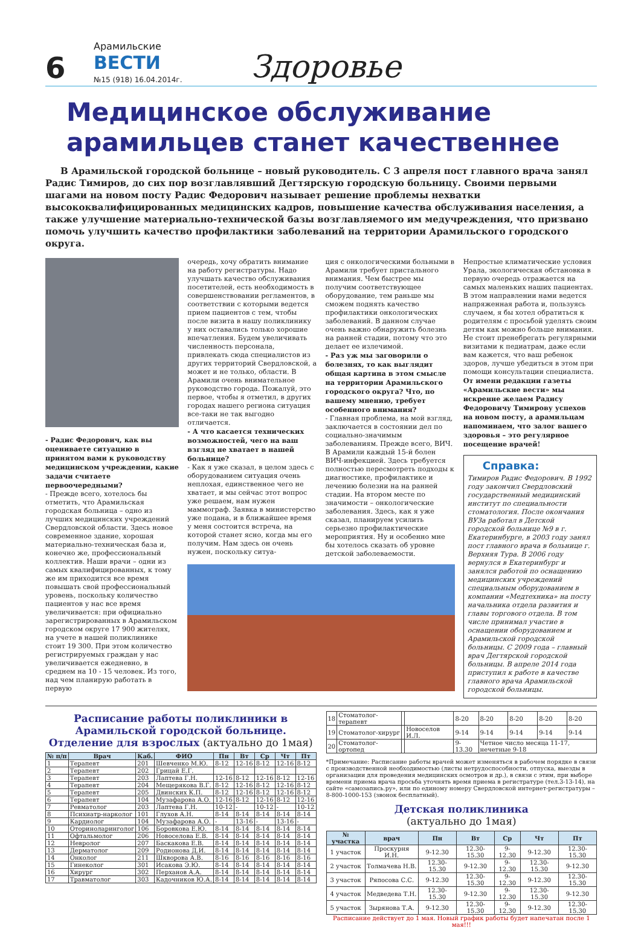6
Арамильские
ВЕСТИ
№15 (918) 16.04.2014г.
Здоровье
Медицинское обслуживание арамильцев станет качественнее
В Арамильской городской больнице – новый руководитель. С 3 апреля пост главного врача занял Радис Тимиров, до сих пор возглавлявший Дегтярскую городскую больницу. Своими первыми шагами на новом посту Радис Федорович называет решение проблемы нехватки высококвалифицированных медицинских кадров, повышение качества обслуживания населения, а также улучшение материально-технической базы возглавляемого им медучреждения, что призвано помочь улучшить качество профилактики заболеваний на территории Арамильского городского округа.
- Радис Федорович, как вы оцениваете ситуацию в принятом вами к руководству медицинском учреждении, какие задачи считаете первоочередными?
- Прежде всего, хотелось бы отметить, что Арамильская городская больница – одно из лучших медицинских учреждений Свердловской области. Здесь новое современное здание, хорошая материально-техническая база и, конечно же, профессиональный коллектив. Наши врачи – одни из самых квалифицированных, к тому же им приходится все время повышать свой профессиональный уровень, поскольку количество пациентов у нас все время увеличивается: при официально зарегистрированных в Арамильском городском округе 17 900 жителях, на учете в нашей поликлинике стоит 19 300. При этом количество регистрируемых граждан у нас увеличивается ежедневно, в среднем на 10 - 15 человек. Из того, над чем планирую работать в первую
очередь, хочу обратить внимание на работу регистратуры. Надо улучшать качество обслуживания посетителей, есть необходимость в совершенствовании регламентов, в соответствии с которыми ведется прием пациентов с тем, чтобы после визита в нашу поликлинику у них оставались только хорошие впечатления. Будем увеличивать численность персонала, привлекать сюда специалистов из других территорий Свердловской, а может и не только, области. В Арамили очень внимательное руководство города. Пожалуй, это первое, чтобы я отметил, в других городах нашего региона ситуация все-таки не так выгодно отличается.
- А что касается технических возможностей, чего на ваш взгляд не хватает в нашей больнице?
- Как я уже сказал, в целом здесь с оборудованием ситуация очень неплохая, единственное чего не хватает, и мы сейчас этот вопрос уже решаем, нам нужен маммограф. Заявка в министерство уже подана, и в ближайшее время у меня состоится встреча, на которой станет ясно, когда мы его получим. Нам здесь он очень нужен, поскольку ситуа-
ция с онкологическими больными в Арамили требует пристального внимания. Чем быстрее мы получим соответствующее оборудование, тем раньше мы сможем поднять качество профилактики онкологических заболеваний. В данном случае очень важно обнаружить болезнь на ранней стадии, потому что это делает ее излечимой.
- Раз уж мы заговорили о болезнях, то как выглядит общая картина в этом смысле на территории Арамильского городского округа? Что, по вашему мнению, требует особенного внимания?
- Главная проблема, на мой взгляд, заключается в состоянии дел по социально-значимым заболеваниям. Прежде всего, ВИЧ. В Арамили каждый 15-й болен ВИЧ-инфекцией. Здесь требуется полностью пересмотреть подходы к диагностике, профилактике и лечению болезни на на ранней стадии. На втором месте по значимости – онкологические заболевания. Здесь, как я уже сказал, планируем усилить серьезно профилактические мероприятия. Ну и особенно мне бы хотелось сказать об уровне детской заболеваемости.
Непростые климатические условия Урала, экологическая обстановка в первую очередь отражается на самых маленьких наших пациентах. В этом направлении нами ведется напряженная работа и, пользуясь случаем, я бы хотел обратиться к родителям с просьбой уделять своим детям как можно больше внимания. Не стоит пренебрегать регулярными визитами к педиатрам, даже если вам кажется, что ваш ребенок здоров, лучше убедиться в этом при помощи консультации специалиста.
От имени редакции газеты «Арамильские вести» мы искренне желаем Радису Федоровичу Тимирову успехов на новом посту, а арамильцам напоминаем, что залог вашего здоровья – это регулярное посещение врачей!
Справка:
Тимиров Радис Федорович. В 1992 году закончил Свердловский государственный медицинский институт по специальности стоматология. После окончания ВУЗа работал в Детской городской больнице №9 в г. Екатеринбурге, в 2003 году занял пост главного врача в больнице г. Верхняя Тура. В 2006 году вернулся в Екатеринбург и занялся работой по оснащению медицинских учреждений специальным оборудованием в компании «Медтехника» на посту начальника отдела развития и главы торгового отдела. В том числе принимал участие в оснащении оборудованием и Арамильской городской больницы. С 2009 года – главный врач Дегтярской городской больницы. В апреле 2014 года приступил к работе в качестве главного врача Арамильской городской больницы.
Расписание работы поликлиники в Арамильской городской больнице. Отделение для взрослых (актуально до 1мая)
| № п/п | Врач | Каб. | ФИО | Пн | Вт | Ср | Чт | Пт |
| --- | --- | --- | --- | --- | --- | --- | --- | --- |
| 1 | Терапевт | 201 | Шевченко М.Ю. | 8-12 | 12-16 | 8-12 | 12-16 | 8-12 |
| 2 | Терапевт | 202 | Грицай Е.Г. | | | | | |
| 3 | Терапевт | 203 | Лаптева Г.Н. | 12-16 | 8-12 | 12-16 | 8-12 | 12-16 |
| 4 | Терапевт | 204 | Мещерякова В.Г. | 8-12 | 12-16 | 8-12 | 12-16 | 8-12 |
| 5 | Терапевт | 205 | Двинских К.П. | 8-12 | 12-16 | 8-12 | 12-16 | 8-12 |
| 6 | Терапевт | 104 | Музафарова А.О. | 12-16 | 8-12 | 12-16 | 8-12 | 12-16 |
| 7 | Ревматолог | 203 | Лаптева Г.Н. | 10-12 | - | 10-12 | - | 10-12 |
| 8 | Психиатр-нарколог | 101 | Глухов А.Н. | 8-14 | 8-14 | 8-14 | 8-14 | 8-14 |
| 9 | Кардиолог | 104 | Музафарова А.О. | - | 13-16 | - | 13-16 | - |
| 10 | Оториноларинголог | 106 | Боровкова Е.Ю. | 8-14 | 8-14 | 8-14 | 8-14 | 8-14 |
| 11 | Офтальмолог | 206 | Новоселова Е.В. | 8-14 | 8-14 | 8-14 | 8-14 | 8-14 |
| 12 | Невролог | 207 | Баскакова Е.В. | 8-14 | 8-14 | 8-14 | 8-14 | 8-14 |
| 13 | Дерматолог | 209 | Родионова Д.И. | 8-14 | 8-14 | 8-14 | 8-14 | 8-14 |
| 14 | Онколог | 211 | Шкворова А.В. | 8-16 | 8-16 | 8-16 | 8-16 | 8-16 |
| 15 | Гинеколог | 301 | Исакова Э.Ю. | 8-14 | 8-14 | 8-14 | 8-14 | 8-14 |
| 16 | Хирург | 302 | Перханов А.А. | 8-14 | 8-14 | 8-14 | 8-14 | 8-14 |
| 17 | Травматолог | 303 | Кадочников Ю.А. | 8-14 | 8-14 | 8-14 | 8-14 | 8-14 |
| 18 | Стоматолог-терапевт | | | 8-20 | 8-20 | 8-20 | 8-20 | 8-20 |
| 19 | Стоматолог-хирург | | Новоселов И.Л. | 9-14 | 9-14 | 9-14 | 9-14 | 9-14 |
| 20 | Стоматолог-ортопед | | | 9-13.30 | Четное число месяца 11-17, нечетные 9-18 | | | |
*Примечание: Расписание работы врачей может изменяться в рабочем порядке в связи с производственной необходимостью (листы нетрудоспособности, отпуска, выезды в организации для проведения медицинских осмотров и др.), в связи с этим, при выборе времени приема врача просьба уточнять время приема в регистратуре (тел.3-13-14), на сайте «самозапись.ру», или по единому номеру Свердловской интернет-регистратуры – 8-800-1000-153 (звонок бесплатный).
Детская поликлиника
(актуально до 1мая)
| № участка | врач | Пн | Вт | Ср | Чт | Пт |
| --- | --- | --- | --- | --- | --- | --- |
| 1 участок | Проскурня И.Н. | 9-12.30 | 12.30-15.30 | 9-12.30 | 9-12.30 | 12.30-15.30 |
| 2 участок | Толмачева Н.В. | 12.30-15.30 | 9-12.30 | 9-12.30 | 12.30-15.30 | 9-12.30 |
| 3 участок | Ряпосова С.С. | 9-12.30 | 12.30-15.30 | 9-12.30 | 9-12.30 | 12.30-15.30 |
| 4 участок | Медведева Т.Н. | 12.30-15.30 | 9-12.30 | 9-12.30 | 12.30-15.30 | 9-12.30 |
| 5 участок | Зырянова Т.А. | 9-12.30 | 12.30-15.30 | 9-12.30 | 9-12.30 | 12.30-15.30 |
Расписание действует до 1 мая. Новый график работы будет напечатан после 1 мая!!!